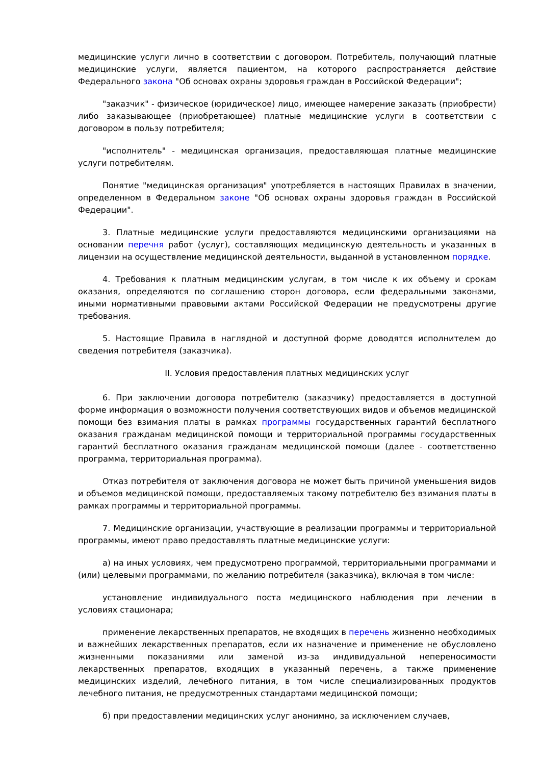медицинские услуги лично в соответствии с договором. Потребитель, получающий платные медицинские услуги, является пациентом, на которого распространяется действие Федерального закона "Об основах охраны здоровья граждан в Российской Федерации";
"заказчик" - физическое (юридическое) лицо, имеющее намерение заказать (приобрести) либо заказывающее (приобретающее) платные медицинские услуги в соответствии с договором в пользу потребителя;
"исполнитель" - медицинская организация, предоставляющая платные медицинские услуги потребителям.
Понятие "медицинская организация" употребляется в настоящих Правилах в значении, определенном в Федеральном законе "Об основах охраны здоровья граждан в Российской Федерации".
3. Платные медицинские услуги предоставляются медицинскими организациями на основании перечня работ (услуг), составляющих медицинскую деятельность и указанных в лицензии на осуществление медицинской деятельности, выданной в установленном порядке.
4. Требования к платным медицинским услугам, в том числе к их объему и срокам оказания, определяются по соглашению сторон договора, если федеральными законами, иными нормативными правовыми актами Российской Федерации не предусмотрены другие требования.
5. Настоящие Правила в наглядной и доступной форме доводятся исполнителем до сведения потребителя (заказчика).
II. Условия предоставления платных медицинских услуг
6. При заключении договора потребителю (заказчику) предоставляется в доступной форме информация о возможности получения соответствующих видов и объемов медицинской помощи без взимания платы в рамках программы государственных гарантий бесплатного оказания гражданам медицинской помощи и территориальной программы государственных гарантий бесплатного оказания гражданам медицинской помощи (далее - соответственно программа, территориальная программа).
Отказ потребителя от заключения договора не может быть причиной уменьшения видов и объемов медицинской помощи, предоставляемых такому потребителю без взимания платы в рамках программы и территориальной программы.
7. Медицинские организации, участвующие в реализации программы и территориальной программы, имеют право предоставлять платные медицинские услуги:
а) на иных условиях, чем предусмотрено программой, территориальными программами и (или) целевыми программами, по желанию потребителя (заказчика), включая в том числе:
установление индивидуального поста медицинского наблюдения при лечении в условиях стационара;
применение лекарственных препаратов, не входящих в перечень жизненно необходимых и важнейших лекарственных препаратов, если их назначение и применение не обусловлено жизненными показаниями или заменой из-за индивидуальной непереносимости лекарственных препаратов, входящих в указанный перечень, а также применение медицинских изделий, лечебного питания, в том числе специализированных продуктов лечебного питания, не предусмотренных стандартами медицинской помощи;
б) при предоставлении медицинских услуг анонимно, за исключением случаев,